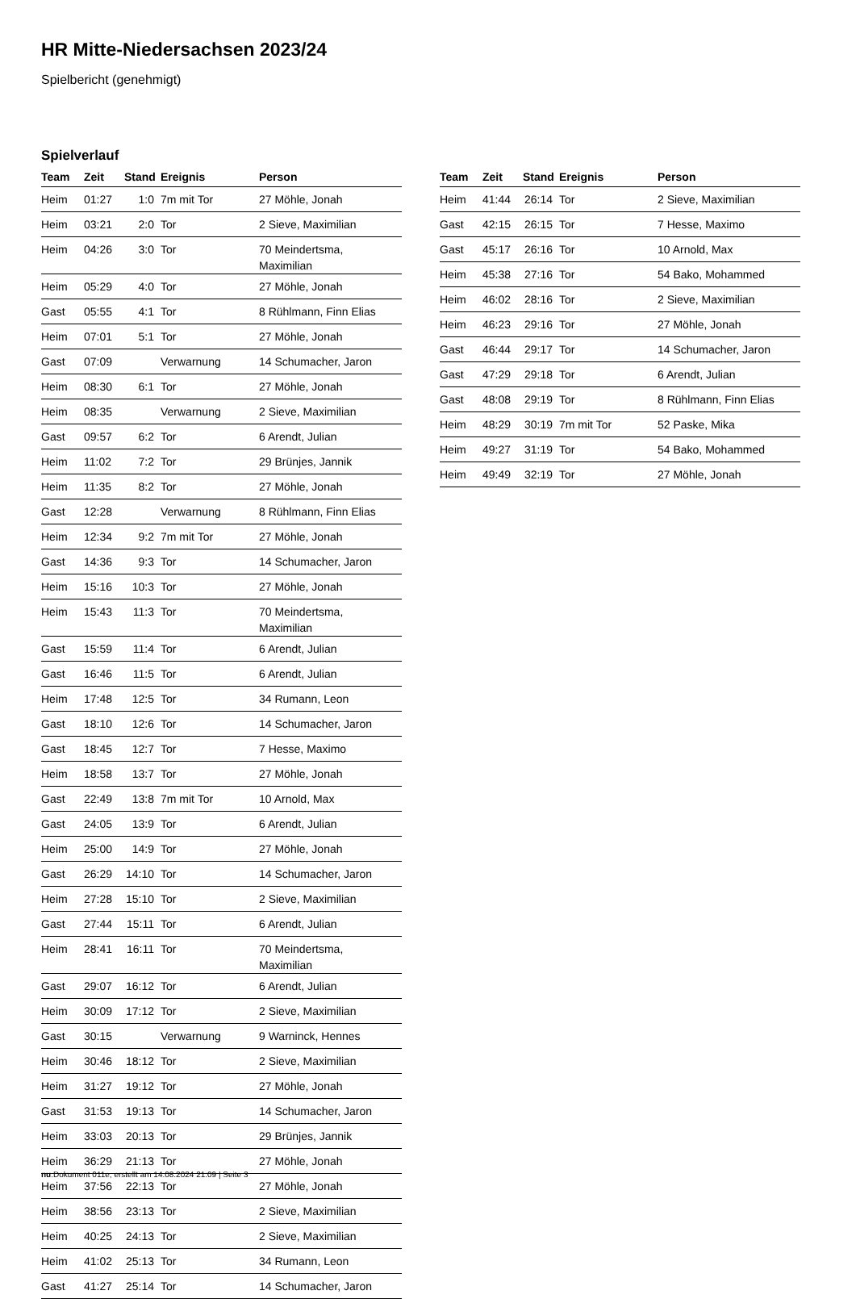HR Mitte-Niedersachsen 2023/24
Spielbericht (genehmigt)
Spielverlauf
| Team | Zeit | Stand | Ereignis | Person |
| --- | --- | --- | --- | --- |
| Heim | 01:27 | 1:0 | 7m mit Tor | 27 Möhle, Jonah |
| Heim | 03:21 | 2:0 | Tor | 2 Sieve, Maximilian |
| Heim | 04:26 | 3:0 | Tor | 70 Meindertsma, Maximilian |
| Heim | 05:29 | 4:0 | Tor | 27 Möhle, Jonah |
| Gast | 05:55 | 4:1 | Tor | 8 Rühlmann, Finn Elias |
| Heim | 07:01 | 5:1 | Tor | 27 Möhle, Jonah |
| Gast | 07:09 | | Verwarnung | 14 Schumacher, Jaron |
| Heim | 08:30 | 6:1 | Tor | 27 Möhle, Jonah |
| Heim | 08:35 | | Verwarnung | 2 Sieve, Maximilian |
| Gast | 09:57 | 6:2 | Tor | 6 Arendt, Julian |
| Heim | 11:02 | 7:2 | Tor | 29 Brünjes, Jannik |
| Heim | 11:35 | 8:2 | Tor | 27 Möhle, Jonah |
| Gast | 12:28 | | Verwarnung | 8 Rühlmann, Finn Elias |
| Heim | 12:34 | 9:2 | 7m mit Tor | 27 Möhle, Jonah |
| Gast | 14:36 | 9:3 | Tor | 14 Schumacher, Jaron |
| Heim | 15:16 | 10:3 | Tor | 27 Möhle, Jonah |
| Heim | 15:43 | 11:3 | Tor | 70 Meindertsma, Maximilian |
| Gast | 15:59 | 11:4 | Tor | 6 Arendt, Julian |
| Gast | 16:46 | 11:5 | Tor | 6 Arendt, Julian |
| Heim | 17:48 | 12:5 | Tor | 34 Rumann, Leon |
| Gast | 18:10 | 12:6 | Tor | 14 Schumacher, Jaron |
| Gast | 18:45 | 12:7 | Tor | 7 Hesse, Maximo |
| Heim | 18:58 | 13:7 | Tor | 27 Möhle, Jonah |
| Gast | 22:49 | 13:8 | 7m mit Tor | 10 Arnold, Max |
| Gast | 24:05 | 13:9 | Tor | 6 Arendt, Julian |
| Heim | 25:00 | 14:9 | Tor | 27 Möhle, Jonah |
| Gast | 26:29 | 14:10 | Tor | 14 Schumacher, Jaron |
| Heim | 27:28 | 15:10 | Tor | 2 Sieve, Maximilian |
| Gast | 27:44 | 15:11 | Tor | 6 Arendt, Julian |
| Heim | 28:41 | 16:11 | Tor | 70 Meindertsma, Maximilian |
| Gast | 29:07 | 16:12 | Tor | 6 Arendt, Julian |
| Heim | 30:09 | 17:12 | Tor | 2 Sieve, Maximilian |
| Gast | 30:15 | | Verwarnung | 9 Warninck, Hennes |
| Heim | 30:46 | 18:12 | Tor | 2 Sieve, Maximilian |
| Heim | 31:27 | 19:12 | Tor | 27 Möhle, Jonah |
| Gast | 31:53 | 19:13 | Tor | 14 Schumacher, Jaron |
| Heim | 33:03 | 20:13 | Tor | 29 Brünjes, Jannik |
| Heim | 36:29 | 21:13 | Tor | 27 Möhle, Jonah |
| Heim | 37:56 | 22:13 | Tor | 27 Möhle, Jonah |
| Heim | 38:56 | 23:13 | Tor | 2 Sieve, Maximilian |
| Heim | 40:25 | 24:13 | Tor | 2 Sieve, Maximilian |
| Heim | 41:02 | 25:13 | Tor | 34 Rumann, Leon |
| Gast | 41:27 | 25:14 | Tor | 14 Schumacher, Jaron |
| Team | Zeit | Stand | Ereignis | Person |
| --- | --- | --- | --- | --- |
| Heim | 41:44 | 26:14 | Tor | 2 Sieve, Maximilian |
| Gast | 42:15 | 26:15 | Tor | 7 Hesse, Maximo |
| Gast | 45:17 | 26:16 | Tor | 10 Arnold, Max |
| Heim | 45:38 | 27:16 | Tor | 54 Bako, Mohammed |
| Heim | 46:02 | 28:16 | Tor | 2 Sieve, Maximilian |
| Heim | 46:23 | 29:16 | Tor | 27 Möhle, Jonah |
| Gast | 46:44 | 29:17 | Tor | 14 Schumacher, Jaron |
| Gast | 47:29 | 29:18 | Tor | 6 Arendt, Julian |
| Gast | 48:08 | 29:19 | Tor | 8 Rühlmann, Finn Elias |
| Heim | 48:29 | 30:19 | 7m mit Tor | 52 Paske, Mika |
| Heim | 49:27 | 31:19 | Tor | 54 Bako, Mohammed |
| Heim | 49:49 | 32:19 | Tor | 27 Möhle, Jonah |
nu.Dokument 011e, erstellt am 14.08.2024 21:09 | Seite 3